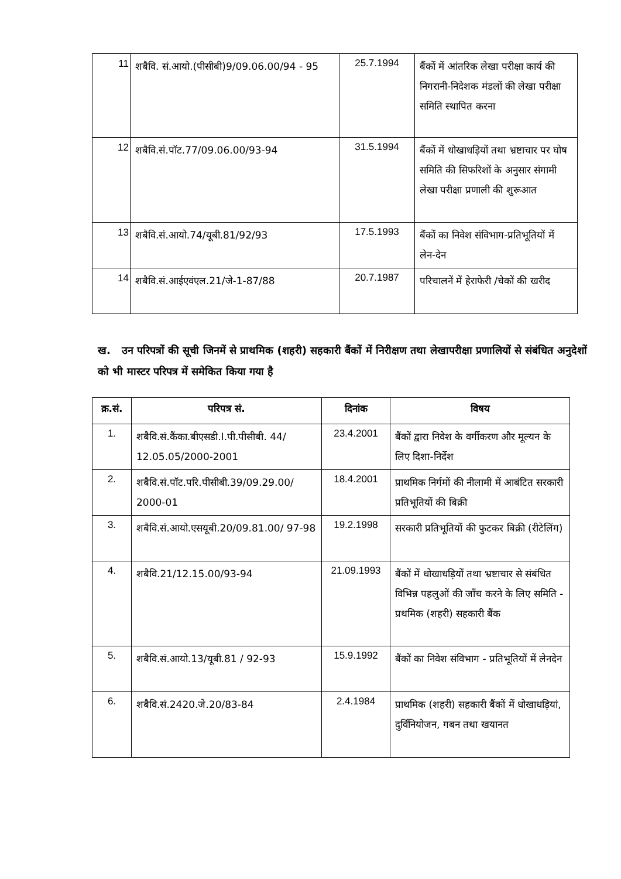| 11 | शबैवि. सं.आयो.(पीसीबी)9/09.06.00/94 - 95 | 25.7.1994 | बैंकों में आंतरिक लेखा परीक्षा कार्य की निगरानी-निदेशक मंडलों की लेखा परीक्षा समिति स्थापित करना |
| 12 | शबैवि.सं.पॉट.77/09.06.00/93-94 | 31.5.1994 | बैंकों में धोखाधड़ियों तथा भ्रष्टाचार पर घोष समिति की सिफरिशों के अनुसार संगामी लेखा परीक्षा प्रणाली की शुरूआत |
| 13 | शबैवि.सं.आयो.74/यूबी.81/92/93 | 17.5.1993 | बैंकों का निवेश संविभाग-प्रतिभूतियों में लेन-देन |
| 14 | शबैवि.सं.आईएवंएल.21/जे-1-87/88 | 20.7.1987 | परिचालनें में हेराफेरी /चेकों की खरीद |
ख. उन परिपत्रों की सूची जिनमें से प्राथमिक (शहरी) सहकारी बैंकों में निरीक्षण तथा लेखापरीक्षा प्रणालियों से संबंधित अनुदेशों को भी मास्टर परिपत्र में समेकित किया गया है
| क्र.सं. | परिपत्र सं. | दिनांक | विषय |
| --- | --- | --- | --- |
| 1. | शबैवि.सं.कैंका.बीएसडी.I.पी.पीसीबी. 44/ 12.05.05/2000-2001 | 23.4.2001 | बैंकों द्वारा निवेश के वर्गीकरण और मूल्यन के लिए दिशा-निर्देश |
| 2. | शबैवि.सं.पॉट.परि.पीसीबी.39/09.29.00/ 2000-01 | 18.4.2001 | प्राथमिक निर्गमों की नीलामी में आबंटित सरकारी प्रतिभूतियों की बिक्री |
| 3. | शबैवि.सं.आयो.एसयूबी.20/09.81.00/ 97-98 | 19.2.1998 | सरकारी प्रतिभूतियों की फुटकर बिक्री (रीटेलिंग) |
| 4. | शबैवि.21/12.15.00/93-94 | 21.09.1993 | बैंकों में धोखाधड़ियों तथा भ्रष्टाचार से संबंधित विभिन्न पहलुओं की जाँच करने के लिए समिति - प्रथमिक (शहरी) सहकारी बैंक |
| 5. | शबैवि.सं.आयो.13/यूबी.81 / 92-93 | 15.9.1992 | बैंकों का निवेश संविभाग - प्रतिभूतियों में लेनदेन |
| 6. | शबैवि.सं.2420.जे.20/83-84 | 2.4.1984 | प्राथमिक (शहरी) सहकारी बैंकों में धोखाधड़ियां, दुर्विनियोजन, गबन तथा खयानत |